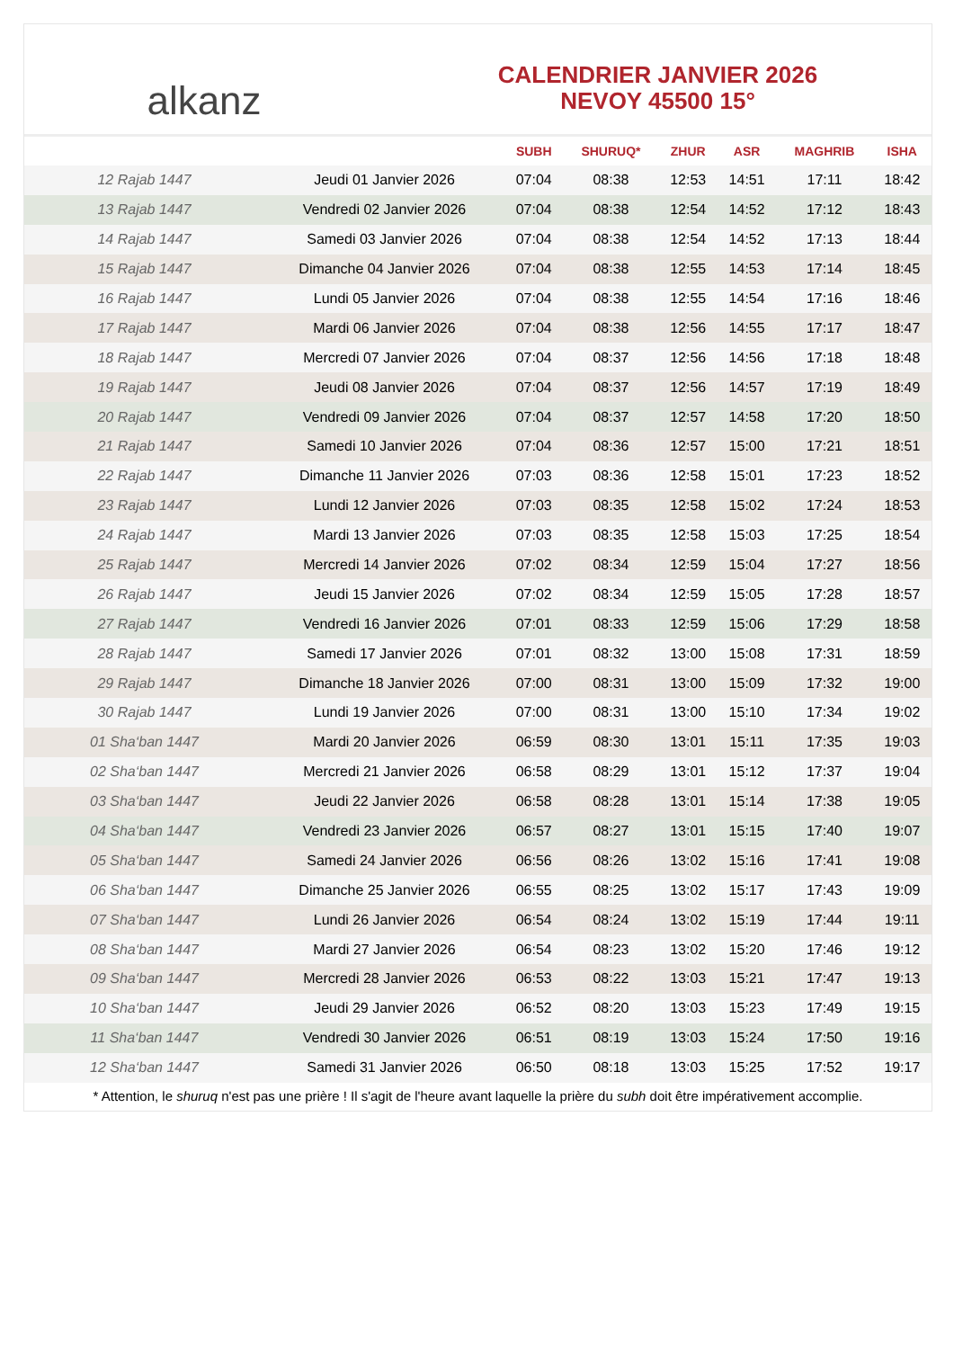alkanz
CALENDRIER JANVIER 2026
NEVOY 45500 15°
| | | SUBH | SHURUQ* | ZHUR | ASR | MAGHRIB | ISHA |
| --- | --- | --- | --- | --- | --- | --- | --- |
| 12 Rajab 1447 | Jeudi 01 Janvier 2026 | 07:04 | 08:38 | 12:53 | 14:51 | 17:11 | 18:42 |
| 13 Rajab 1447 | Vendredi 02 Janvier 2026 | 07:04 | 08:38 | 12:54 | 14:52 | 17:12 | 18:43 |
| 14 Rajab 1447 | Samedi 03 Janvier 2026 | 07:04 | 08:38 | 12:54 | 14:52 | 17:13 | 18:44 |
| 15 Rajab 1447 | Dimanche 04 Janvier 2026 | 07:04 | 08:38 | 12:55 | 14:53 | 17:14 | 18:45 |
| 16 Rajab 1447 | Lundi 05 Janvier 2026 | 07:04 | 08:38 | 12:55 | 14:54 | 17:16 | 18:46 |
| 17 Rajab 1447 | Mardi 06 Janvier 2026 | 07:04 | 08:38 | 12:56 | 14:55 | 17:17 | 18:47 |
| 18 Rajab 1447 | Mercredi 07 Janvier 2026 | 07:04 | 08:37 | 12:56 | 14:56 | 17:18 | 18:48 |
| 19 Rajab 1447 | Jeudi 08 Janvier 2026 | 07:04 | 08:37 | 12:56 | 14:57 | 17:19 | 18:49 |
| 20 Rajab 1447 | Vendredi 09 Janvier 2026 | 07:04 | 08:37 | 12:57 | 14:58 | 17:20 | 18:50 |
| 21 Rajab 1447 | Samedi 10 Janvier 2026 | 07:04 | 08:36 | 12:57 | 15:00 | 17:21 | 18:51 |
| 22 Rajab 1447 | Dimanche 11 Janvier 2026 | 07:03 | 08:36 | 12:58 | 15:01 | 17:23 | 18:52 |
| 23 Rajab 1447 | Lundi 12 Janvier 2026 | 07:03 | 08:35 | 12:58 | 15:02 | 17:24 | 18:53 |
| 24 Rajab 1447 | Mardi 13 Janvier 2026 | 07:03 | 08:35 | 12:58 | 15:03 | 17:25 | 18:54 |
| 25 Rajab 1447 | Mercredi 14 Janvier 2026 | 07:02 | 08:34 | 12:59 | 15:04 | 17:27 | 18:56 |
| 26 Rajab 1447 | Jeudi 15 Janvier 2026 | 07:02 | 08:34 | 12:59 | 15:05 | 17:28 | 18:57 |
| 27 Rajab 1447 | Vendredi 16 Janvier 2026 | 07:01 | 08:33 | 12:59 | 15:06 | 17:29 | 18:58 |
| 28 Rajab 1447 | Samedi 17 Janvier 2026 | 07:01 | 08:32 | 13:00 | 15:08 | 17:31 | 18:59 |
| 29 Rajab 1447 | Dimanche 18 Janvier 2026 | 07:00 | 08:31 | 13:00 | 15:09 | 17:32 | 19:00 |
| 30 Rajab 1447 | Lundi 19 Janvier 2026 | 07:00 | 08:31 | 13:00 | 15:10 | 17:34 | 19:02 |
| 01 Sha‘ban 1447 | Mardi 20 Janvier 2026 | 06:59 | 08:30 | 13:01 | 15:11 | 17:35 | 19:03 |
| 02 Sha‘ban 1447 | Mercredi 21 Janvier 2026 | 06:58 | 08:29 | 13:01 | 15:12 | 17:37 | 19:04 |
| 03 Sha‘ban 1447 | Jeudi 22 Janvier 2026 | 06:58 | 08:28 | 13:01 | 15:14 | 17:38 | 19:05 |
| 04 Sha‘ban 1447 | Vendredi 23 Janvier 2026 | 06:57 | 08:27 | 13:01 | 15:15 | 17:40 | 19:07 |
| 05 Sha‘ban 1447 | Samedi 24 Janvier 2026 | 06:56 | 08:26 | 13:02 | 15:16 | 17:41 | 19:08 |
| 06 Sha‘ban 1447 | Dimanche 25 Janvier 2026 | 06:55 | 08:25 | 13:02 | 15:17 | 17:43 | 19:09 |
| 07 Sha‘ban 1447 | Lundi 26 Janvier 2026 | 06:54 | 08:24 | 13:02 | 15:19 | 17:44 | 19:11 |
| 08 Sha‘ban 1447 | Mardi 27 Janvier 2026 | 06:54 | 08:23 | 13:02 | 15:20 | 17:46 | 19:12 |
| 09 Sha‘ban 1447 | Mercredi 28 Janvier 2026 | 06:53 | 08:22 | 13:03 | 15:21 | 17:47 | 19:13 |
| 10 Sha‘ban 1447 | Jeudi 29 Janvier 2026 | 06:52 | 08:20 | 13:03 | 15:23 | 17:49 | 19:15 |
| 11 Sha‘ban 1447 | Vendredi 30 Janvier 2026 | 06:51 | 08:19 | 13:03 | 15:24 | 17:50 | 19:16 |
| 12 Sha‘ban 1447 | Samedi 31 Janvier 2026 | 06:50 | 08:18 | 13:03 | 15:25 | 17:52 | 19:17 |
* Attention, le shuruq n'est pas une prière ! Il s'agit de l'heure avant laquelle la prière du subh doit être impérativement accomplie.